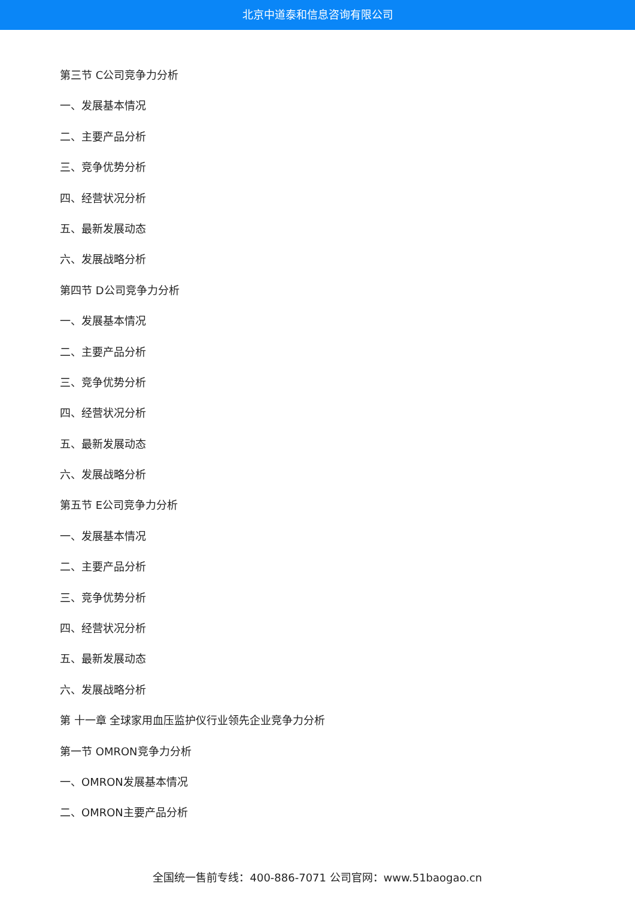北京中道泰和信息咨询有限公司
第三节 C公司竞争力分析
一、发展基本情况
二、主要产品分析
三、竞争优势分析
四、经营状况分析
五、最新发展动态
六、发展战略分析
第四节 D公司竞争力分析
一、发展基本情况
二、主要产品分析
三、竞争优势分析
四、经营状况分析
五、最新发展动态
六、发展战略分析
第五节 E公司竞争力分析
一、发展基本情况
二、主要产品分析
三、竞争优势分析
四、经营状况分析
五、最新发展动态
六、发展战略分析
第 十一章 全球家用血压监护仪行业领先企业竞争力分析
第一节 OMRON竞争力分析
一、OMRON发展基本情况
二、OMRON主要产品分析
全国统一售前专线：400-886-7071 公司官网：www.51baogao.cn